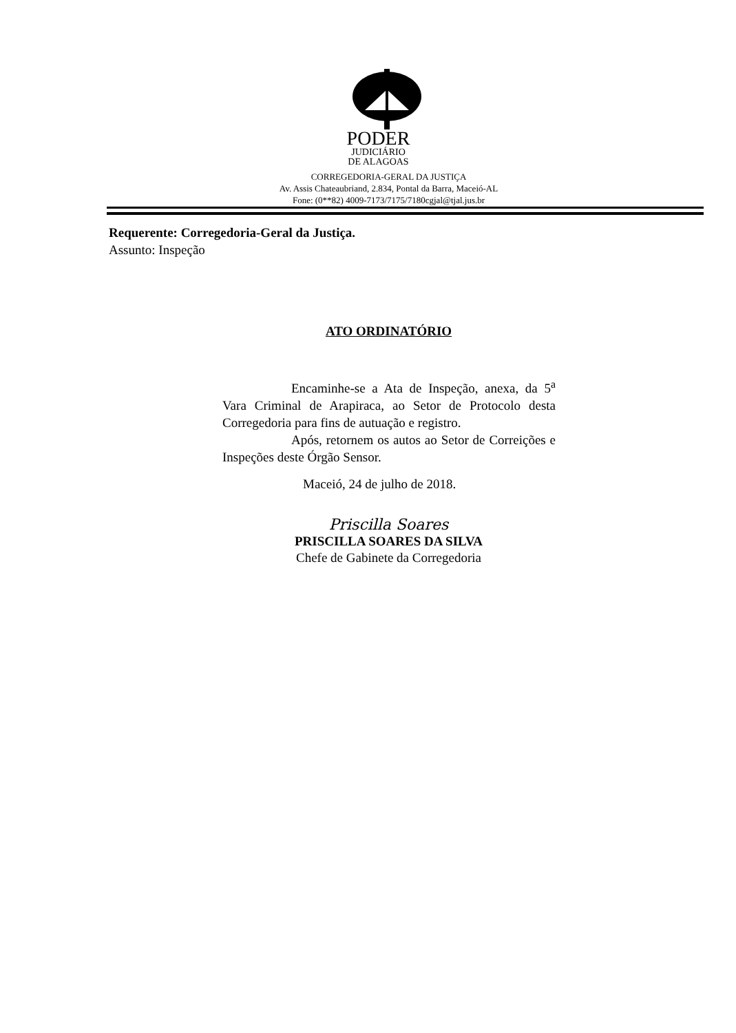PODER
JUDICIÁRIO
DE ALAGOAS
CORREGEDORIA-GERAL DA JUSTIÇA
Av. Assis Chateaubriand, 2.834, Pontal da Barra, Maceió-AL
Fone: (0**82) 4009-7173/7175/7180cgjal@tjal.jus.br
Requerente: Corregedoria-Geral da Justiça.
Assunto: Inspeção
ATO ORDINATÓRIO
Encaminhe-se a Ata de Inspeção, anexa, da 5<sup>a</sup> Vara Criminal de Arapiraca, ao Setor de Protocolo desta Corregedoria para fins de autuação e registro.
Após, retornem os autos ao Setor de Correições e Inspeções deste Órgão Sensor.
Maceió, 24 de julho de 2018.
Priscilla Soares
PRISCILLA SOARES DA SILVA
Chefe de Gabinete da Corregedoria